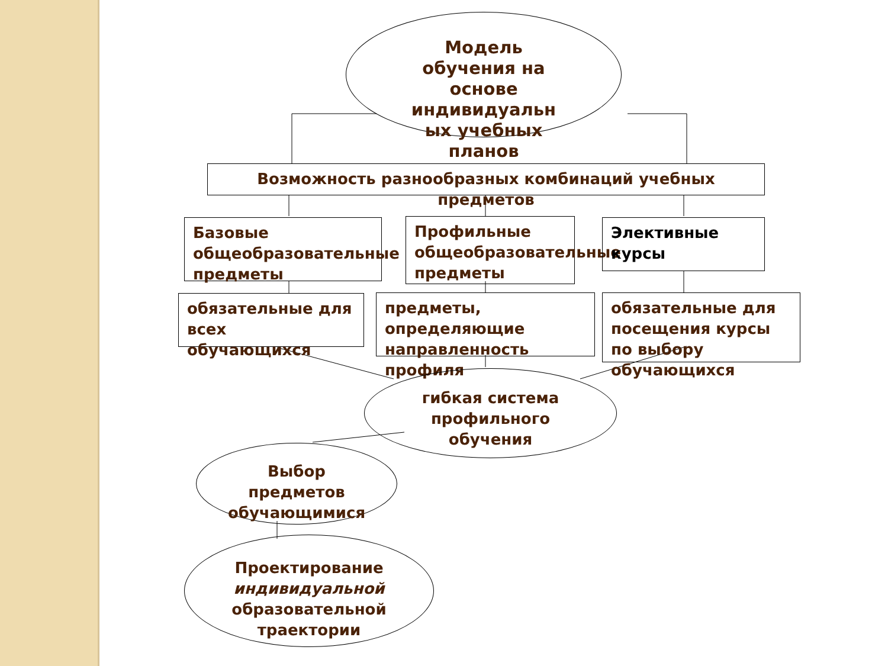Модель
обучения на
основе
индивидуальн
ых учебных
планов
Возможность разнообразных комбинаций учебных предметов
Базовые общеобразовательные предметы
Профильные общеобразовательные предметы
Элективные курсы
обязательные для всех обучающихся
предметы, определяющие направленность профиля
обязательные для посещения курсы по выбору обучающихся
гибкая система
профильного
обучения
Выбор
предметов
обучающимися
Проектирование
индивидуальной
образовательной траектории